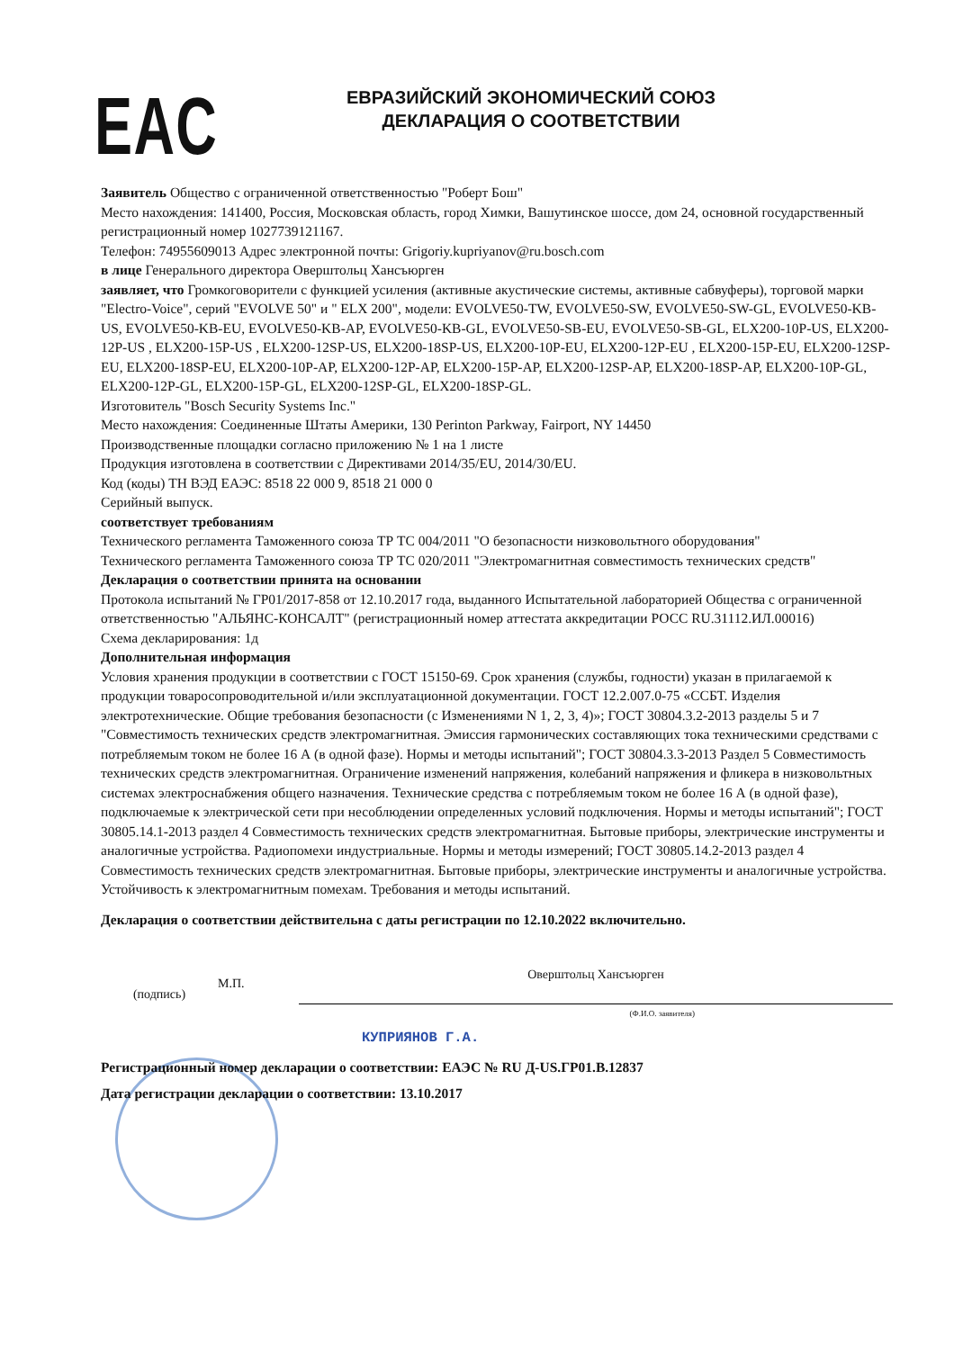EAC
ЕВРАЗИЙСКИЙ ЭКОНОМИЧЕСКИЙ СОЮЗ
ДЕКЛАРАЦИЯ О СООТВЕТСТВИИ
Заявитель Общество с ограниченной ответственностью "Роберт Бош"
Место нахождения: 141400, Россия, Московская область, город Химки, Вашутинское шоссе, дом 24, основной государственный регистрационный номер 1027739121167.
Телефон: 74955609013 Адрес электронной почты: Grigoriy.kupriyanov@ru.bosch.com
в лице Генерального директора Оверштольц Хансъюрген
заявляет, что Громкоговорители с функцией усиления (активные акустические системы, активные сабвуферы), торговой марки "Electro-Voice", серий "EVOLVE 50" и " ELX 200", модели: EVOLVE50-TW, EVOLVE50-SW, EVOLVE50-SW-GL, EVOLVE50-KB-US, EVOLVE50-KB-EU, EVOLVE50-KB-AP, EVOLVE50-KB-GL, EVOLVE50-SB-EU, EVOLVE50-SB-GL, ELX200-10P-US, ELX200-12P-US , ELX200-15P-US , ELX200-12SP-US, ELX200-18SP-US, ELX200-10P-EU, ELX200-12P-EU , ELX200-15P-EU, ELX200-12SP-EU, ELX200-18SP-EU, ELX200-10P-AP, ELX200-12P-AP, ELX200-15P-AP, ELX200-12SP-AP, ELX200-18SP-AP, ELX200-10P-GL, ELX200-12P-GL, ELX200-15P-GL, ELX200-12SP-GL, ELX200-18SP-GL.
Изготовитель "Bosch Security Systems Inc."
Место нахождения: Соединенные Штаты Америки, 130 Perinton Parkway, Fairport, NY 14450
Производственные площадки согласно приложению № 1 на 1 листе
Продукция изготовлена в соответствии с Директивами 2014/35/EU, 2014/30/EU.
Код (коды) ТН ВЭД ЕАЭС: 8518 22 000 9, 8518 21 000 0
Серийный выпуск.
соответствует требованиям
Технического регламента Таможенного союза ТР ТС 004/2011 "О безопасности низковольтного оборудования"
Технического регламента Таможенного союза ТР ТС 020/2011 "Электромагнитная совместимость технических средств"
Декларация о соответствии принята на основании
Протокола испытаний № ГР01/2017-858 от 12.10.2017 года, выданного Испытательной лабораторией Общества с ограниченной ответственностью "АЛЬЯНС-КОНСАЛТ" (регистрационный номер аттестата аккредитации РОСС RU.31112.ИЛ.00016)
Схема декларирования: 1д
Дополнительная информация
Условия хранения продукции в соответствии с ГОСТ 15150-69. Срок хранения (службы, годности) указан в прилагаемой к продукции товаросопроводительной и/или эксплуатационной документации. ГОСТ 12.2.007.0-75 «ССБТ. Изделия электротехнические. Общие требования безопасности (с Изменениями N 1, 2, 3, 4)»; ГОСТ 30804.3.2-2013 разделы 5 и 7 "Совместимость технических средств электромагнитная. Эмиссия гармонических составляющих тока техническими средствами с потребляемым током не более 16 А (в одной фазе). Нормы и методы испытаний"; ГОСТ 30804.3.3-2013 Раздел 5 Совместимость технических средств электромагнитная. Ограничение изменений напряжения, колебаний напряжения и фликера в низковольтных системах электроснабжения общего назначения. Технические средства с потребляемым током не более 16 А (в одной фазе), подключаемые к электрической сети при несоблюдении определенных условий подключения. Нормы и методы испытаний"; ГОСТ 30805.14.1-2013 раздел 4 Совместимость технических средств электромагнитная. Бытовые приборы, электрические инструменты и аналогичные устройства. Радиопомехи индустриальные. Нормы и методы измерений; ГОСТ 30805.14.2-2013 раздел 4 Совместимость технических средств электромагнитная. Бытовые приборы, электрические инструменты и аналогичные устройства. Устойчивость к электромагнитным помехам. Требования и методы испытаний.
Декларация о соответствии действительна с даты регистрации по 12.10.2022 включительно.
(подпись)
М.П.
Оверштольц Хансъюрген
(Ф.И.О. заявителя)
КУПРИЯНОВ Г.А.
Регистрационный номер декларации о соответствии: ЕАЭС № RU Д-US.ГР01.В.12837
Дата регистрации декларации о соответствии: 13.10.2017